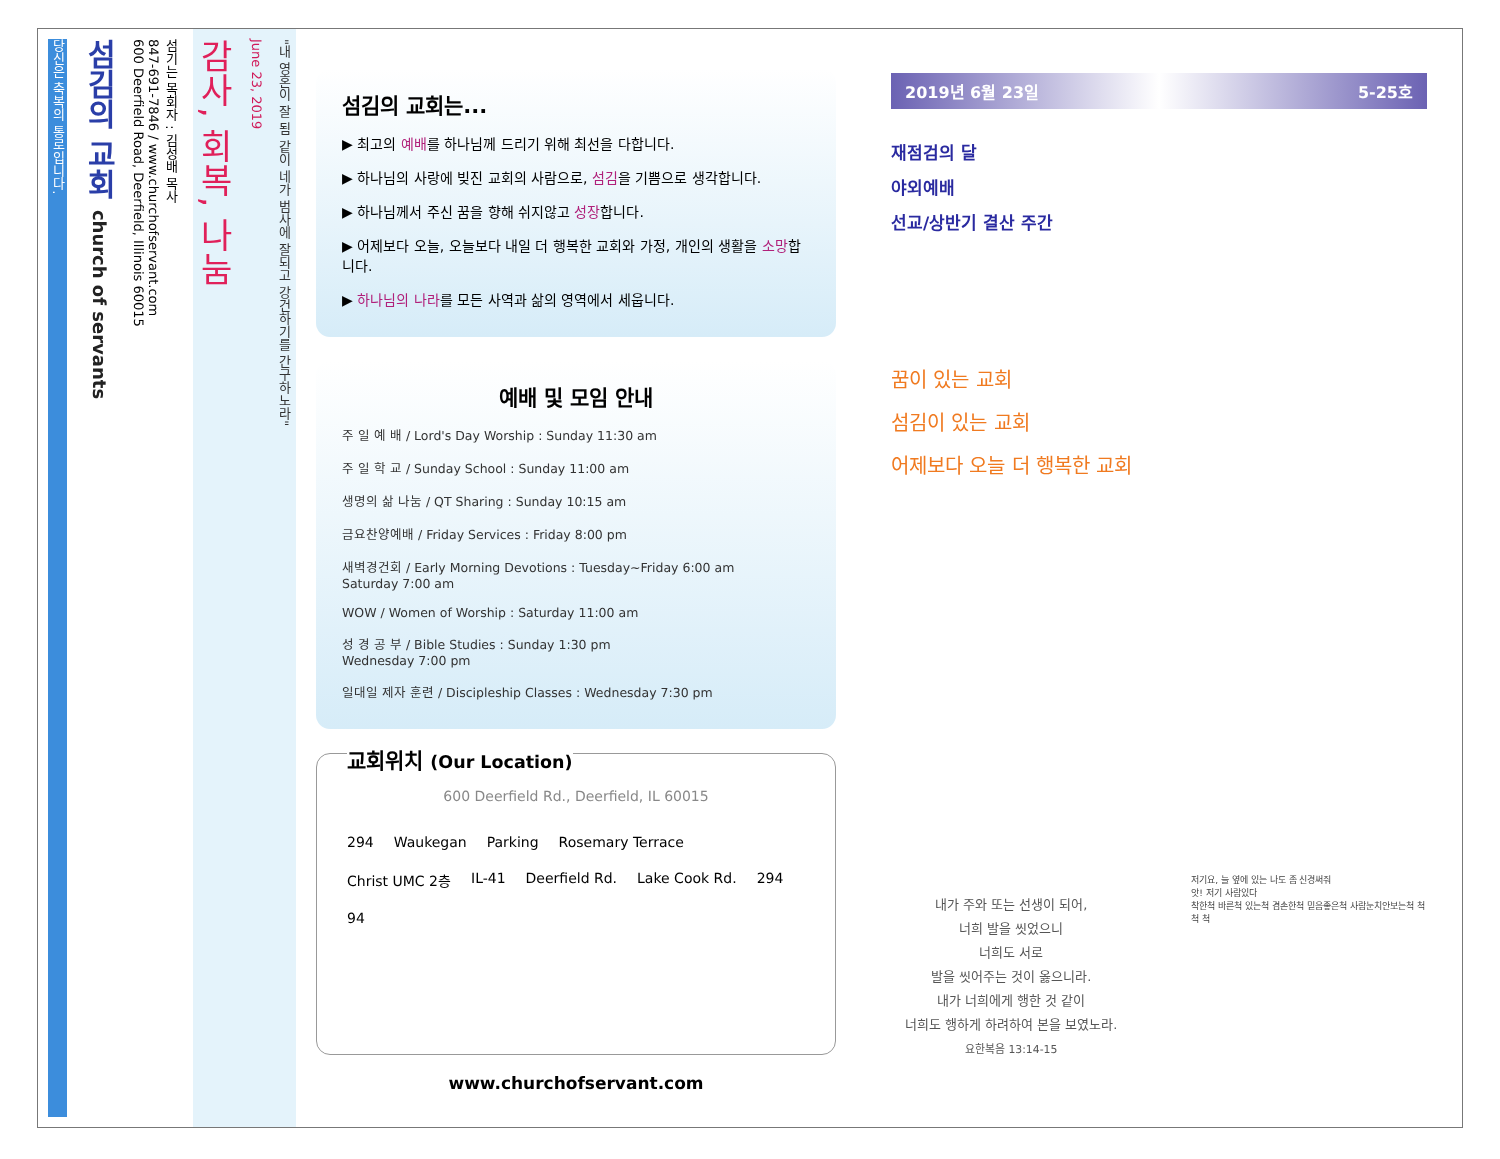"내 영혼이 잘 됨 같이 네가 범사에 잘되고 강건하기를 간구하노라"
June 23, 2019
감사, 회복, 나눔
섬기는 목회자 : 김성배 목사
847-691-7846 / www.churchofservant.com
600 Deerfield Road, Deerfield, Illinois 60015
섬김의 교회 church of servants
당신은 축복의 통로입니다.
섬김의 교회는...
▶ 최고의 예배를 하나님께 드리기 위해 최선을 다합니다.
▶ 하나님의 사랑에 빚진 교회의 사람으로, 섬김을 기쁨으로 생각합니다.
▶ 하나님께서 주신 꿈을 향해 쉬지않고 성장합니다.
▶ 어제보다 오늘, 오늘보다 내일 더 행복한 교회와 가정, 개인의 생활을 소망합니다.
▶ 하나님의 나라를 모든 사역과 삶의 영역에서 세웁니다.
예배 및 모임 안내
주 일 예 배 / Lord's Day Worship : Sunday 11:30 am
주 일 학 교 / Sunday School : Sunday 11:00 am
생명의 삶 나눔 / QT Sharing : Sunday 10:15 am
금요찬양예배 / Friday Services : Friday 8:00 pm
새벽경건회 / Early Morning Devotions : Tuesday~Friday 6:00 am
Saturday 7:00 am
WOW / Women of Worship : Saturday 11:00 am
성 경 공 부 / Bible Studies : Sunday 1:30 pm
Wednesday 7:00 pm
일대일 제자 훈련 / Discipleship Classes : Wednesday 7:30 pm
교회위치 (Our Location)
600 Deerfield Rd., Deerfield, IL 60015
294 Waukegan Parking Rosemary Terrace Christ UMC 2층 IL-41 Deerfield Rd. Lake Cook Rd. 294 94
www.churchofservant.com
2019년 6월 23일 5-25호
재점검의 달
야외예배
선교/상반기 결산 주간
꿈이 있는 교회
섬김이 있는 교회
어제보다 오늘 더 행복한 교회
내가 주와 또는 선생이 되어,
너희 발을 씻었으니
너희도 서로
발을 씻어주는 것이 옳으니라.
내가 너희에게 행한 것 같이
너희도 행하게 하려하여 본을 보였노라.
요한복음 13:14-15
저기요, 늘 옆에 있는 나도 좀 신경써줘
앗! 저기 사람있다
착한척 바른척 있는척 겸손한척 믿음좋은척 사람눈치안보는척 척 척 척